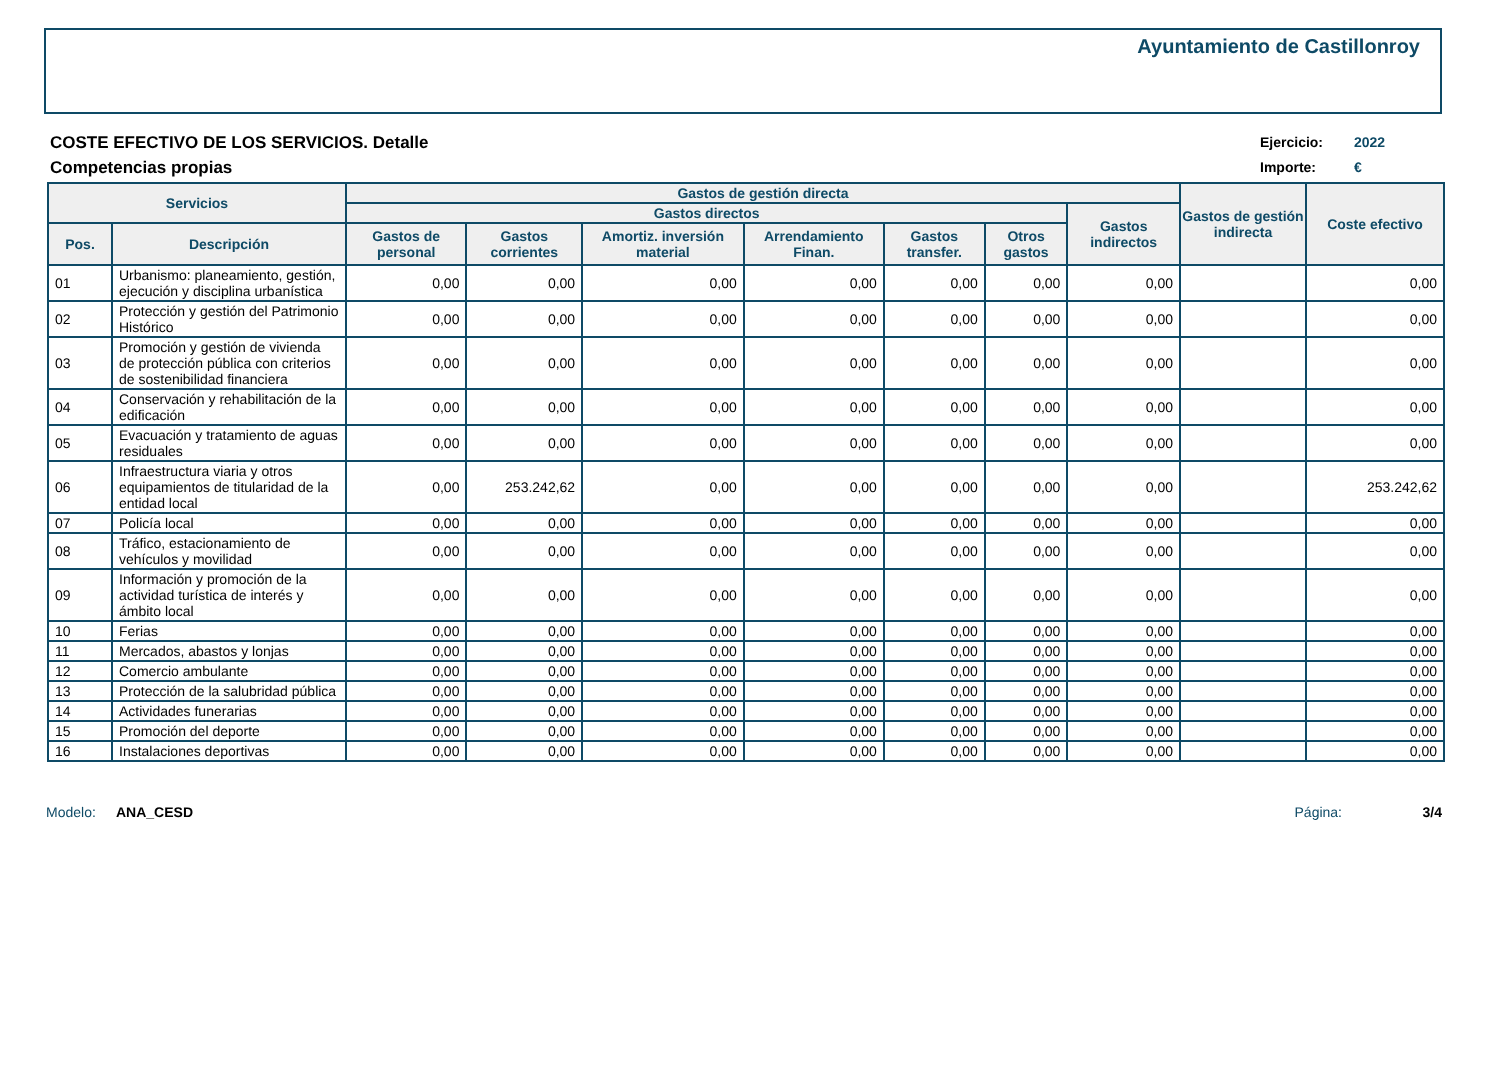Ayuntamiento de Castillonroy
COSTE EFECTIVO DE LOS SERVICIOS. Detalle
Competencias propias
Ejercicio: 2022
Importe: €
| Servicios | | Gastos de gestión directa | | | | | | | Gastos de gestión indirecta | Coste efectivo |
| --- | --- | --- | --- | --- | --- | --- | --- | --- | --- | --- |
| | | Gastos directos | | | | | | Gastos indirectos | | |
| Pos. | Descripción | Gastos de personal | Gastos corrientes | Amortiz. inversión material | Arrendamiento Finan. | Gastos transfer. | Otros gastos | | | |
| 01 | Urbanismo: planeamiento, gestión, ejecución y disciplina urbanística | 0,00 | 0,00 | 0,00 | 0,00 | 0,00 | 0,00 | 0,00 | | 0,00 |
| 02 | Protección y gestión del Patrimonio Histórico | 0,00 | 0,00 | 0,00 | 0,00 | 0,00 | 0,00 | 0,00 | | 0,00 |
| 03 | Promoción y gestión de vivienda de protección pública con criterios de sostenibilidad financiera | 0,00 | 0,00 | 0,00 | 0,00 | 0,00 | 0,00 | 0,00 | | 0,00 |
| 04 | Conservación y rehabilitación de la edificación | 0,00 | 0,00 | 0,00 | 0,00 | 0,00 | 0,00 | 0,00 | | 0,00 |
| 05 | Evacuación y tratamiento de aguas residuales | 0,00 | 0,00 | 0,00 | 0,00 | 0,00 | 0,00 | 0,00 | | 0,00 |
| 06 | Infraestructura viaria y otros equipamientos de titularidad de la entidad local | 0,00 | 253.242,62 | 0,00 | 0,00 | 0,00 | 0,00 | 0,00 | | 253.242,62 |
| 07 | Policía local | 0,00 | 0,00 | 0,00 | 0,00 | 0,00 | 0,00 | 0,00 | | 0,00 |
| 08 | Tráfico, estacionamiento de vehículos y movilidad | 0,00 | 0,00 | 0,00 | 0,00 | 0,00 | 0,00 | 0,00 | | 0,00 |
| 09 | Información y promoción de la actividad turística de interés y ámbito local | 0,00 | 0,00 | 0,00 | 0,00 | 0,00 | 0,00 | 0,00 | | 0,00 |
| 10 | Ferias | 0,00 | 0,00 | 0,00 | 0,00 | 0,00 | 0,00 | 0,00 | | 0,00 |
| 11 | Mercados, abastos y lonjas | 0,00 | 0,00 | 0,00 | 0,00 | 0,00 | 0,00 | 0,00 | | 0,00 |
| 12 | Comercio ambulante | 0,00 | 0,00 | 0,00 | 0,00 | 0,00 | 0,00 | 0,00 | | 0,00 |
| 13 | Protección de la salubridad pública | 0,00 | 0,00 | 0,00 | 0,00 | 0,00 | 0,00 | 0,00 | | 0,00 |
| 14 | Actividades funerarias | 0,00 | 0,00 | 0,00 | 0,00 | 0,00 | 0,00 | 0,00 | | 0,00 |
| 15 | Promoción del deporte | 0,00 | 0,00 | 0,00 | 0,00 | 0,00 | 0,00 | 0,00 | | 0,00 |
| 16 | Instalaciones deportivas | 0,00 | 0,00 | 0,00 | 0,00 | 0,00 | 0,00 | 0,00 | | 0,00 |
Modelo: ANA_CESD Página: 3/4